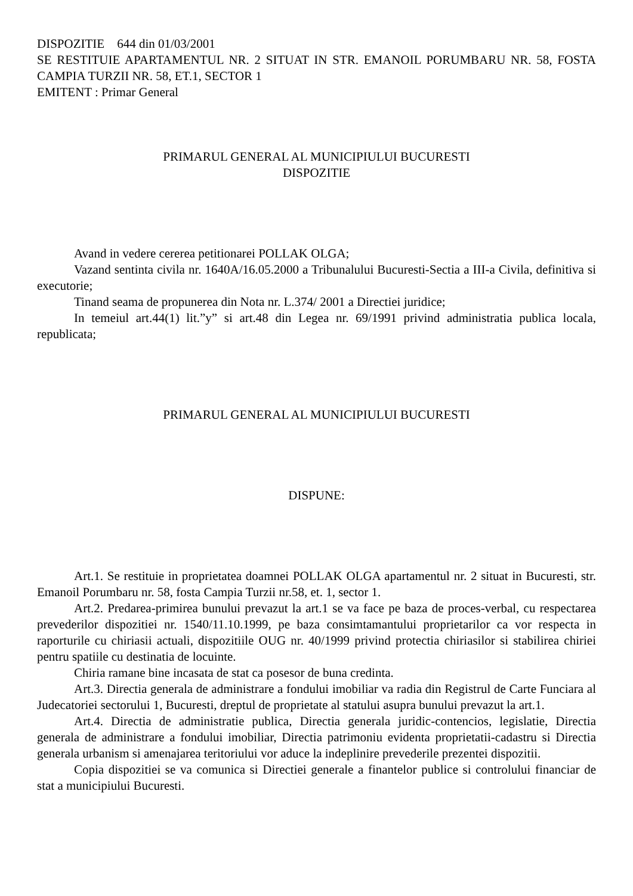DISPOZITIE 644 din 01/03/2001
SE RESTITUIE APARTAMENTUL NR. 2 SITUAT IN STR. EMANOIL PORUMBARU NR. 58, FOSTA CAMPIA TURZII NR. 58, ET.1, SECTOR 1
EMITENT : Primar General
PRIMARUL GENERAL AL MUNICIPIULUI BUCURESTI
DISPOZITIE
Avand in vedere cererea petitionarei POLLAK OLGA;
Vazand sentinta civila nr. 1640A/16.05.2000 a Tribunalului Bucuresti-Sectia a III-a Civila, definitiva si executorie;
Tinand seama de propunerea din Nota nr. L.374/ 2001 a Directiei juridice;
In temeiul art.44(1) lit.”y” si art.48 din Legea nr. 69/1991 privind administratia publica locala, republicata;
PRIMARUL GENERAL AL MUNICIPIULUI BUCURESTI
DISPUNE:
Art.1. Se restituie in proprietatea doamnei POLLAK OLGA apartamentul nr. 2 situat in Bucuresti, str. Emanoil Porumbaru nr. 58, fosta Campia Turzii nr.58, et. 1, sector 1.
Art.2. Predarea-primirea bunului prevazut la art.1 se va face pe baza de proces-verbal, cu respectarea prevederilor dispozitiei nr. 1540/11.10.1999, pe baza consimtamantului proprietarilor ca vor respecta in raporturile cu chiriasii actuali, dispozitiile OUG nr. 40/1999 privind protectia chiriasilor si stabilirea chiriei pentru spatiile cu destinatia de locuinte.
Chiria ramane bine incasata de stat ca posesor de buna credinta.
Art.3. Directia generala de administrare a fondului imobiliar va radia din Registrul de Carte Funciara al Judecatoriei sectorului 1, Bucuresti, dreptul de proprietate al statului asupra bunului prevazut la art.1.
Art.4. Directia de administratie publica, Directia generala juridic-contencios, legislatie, Directia generala de administrare a fondului imobiliar, Directia patrimoniu evidenta proprietatii-cadastru si Directia generala urbanism si amenajarea teritoriului vor aduce la indeplinire prevederile prezentei dispozitii.
Copia dispozitiei se va comunica si Directiei generale a finantelor publice si controlului financiar de stat a municipiului Bucuresti.